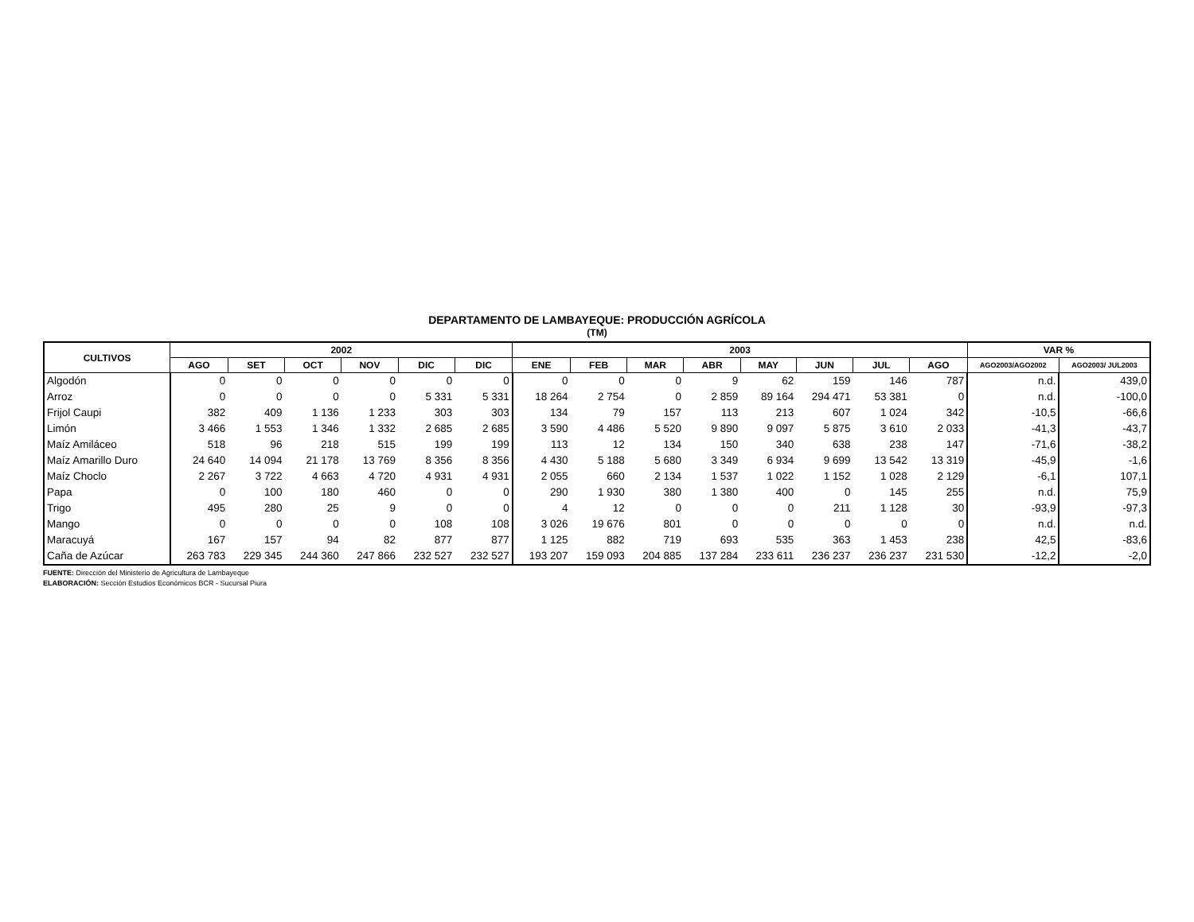DEPARTAMENTO DE LAMBAYEQUE: PRODUCCIÓN AGRÍCOLA
(TM)
| CULTIVOS | 2002 | | | | | | 2003 | | | | | | | | VAR % | |
| --- | --- | --- | --- | --- | --- | --- | --- | --- | --- | --- | --- | --- | --- | --- | --- | --- |
| | AGO | SET | OCT | NOV | DIC | DIC | ENE | FEB | MAR | ABR | MAY | JUN | JUL | AGO | AGO2003/AGO2002 | AGO2003/ JUL2003 |
| Algodón | 0 | 0 | 0 | 0 | 0 | 0 | 0 | 0 | 0 | 9 | 62 | 159 | 146 | 787 | n.d. | 439,0 |
| Arroz | 0 | 0 | 0 | 0 | 5 331 | 5 331 | 18 264 | 2 754 | 0 | 2 859 | 89 164 | 294 471 | 53 381 | 0 | n.d. | -100,0 |
| Frijol Caupi | 382 | 409 | 1 136 | 1 233 | 303 | 303 | 134 | 79 | 157 | 113 | 213 | 607 | 1 024 | 342 | -10,5 | -66,6 |
| Limón | 3 466 | 1 553 | 1 346 | 1 332 | 2 685 | 2 685 | 3 590 | 4 486 | 5 520 | 9 890 | 9 097 | 5 875 | 3 610 | 2 033 | -41,3 | -43,7 |
| Maíz Amiláceo | 518 | 96 | 218 | 515 | 199 | 199 | 113 | 12 | 134 | 150 | 340 | 638 | 238 | 147 | -71,6 | -38,2 |
| Maíz Amarillo Duro | 24 640 | 14 094 | 21 178 | 13 769 | 8 356 | 8 356 | 4 430 | 5 188 | 5 680 | 3 349 | 6 934 | 9 699 | 13 542 | 13 319 | -45,9 | -1,6 |
| Maíz Choclo | 2 267 | 3 722 | 4 663 | 4 720 | 4 931 | 4 931 | 2 055 | 660 | 2 134 | 1 537 | 1 022 | 1 152 | 1 028 | 2 129 | -6,1 | 107,1 |
| Papa | 0 | 100 | 180 | 460 | 0 | 0 | 290 | 1 930 | 380 | 1 380 | 400 | 0 | 145 | 255 | n.d. | 75,9 |
| Trigo | 495 | 280 | 25 | 9 | 0 | 0 | 4 | 12 | 0 | 0 | 0 | 211 | 1 128 | 30 | -93,9 | -97,3 |
| Mango | 0 | 0 | 0 | 0 | 108 | 108 | 3 026 | 19 676 | 801 | 0 | 0 | 0 | 0 | 0 | n.d. | n.d. |
| Maracuyá | 167 | 157 | 94 | 82 | 877 | 877 | 1 125 | 882 | 719 | 693 | 535 | 363 | 1 453 | 238 | 42,5 | -83,6 |
| Caña de Azúcar | 263 783 | 229 345 | 244 360 | 247 866 | 232 527 | 232 527 | 193 207 | 159 093 | 204 885 | 137 284 | 233 611 | 236 237 | 236 237 | 231 530 | -12,2 | -2,0 |
FUENTE: Dirección del Ministerio de Agricultura de Lambayeque
ELABORACIÓN: Sección Estudios Económicos BCR - Sucursal Piura